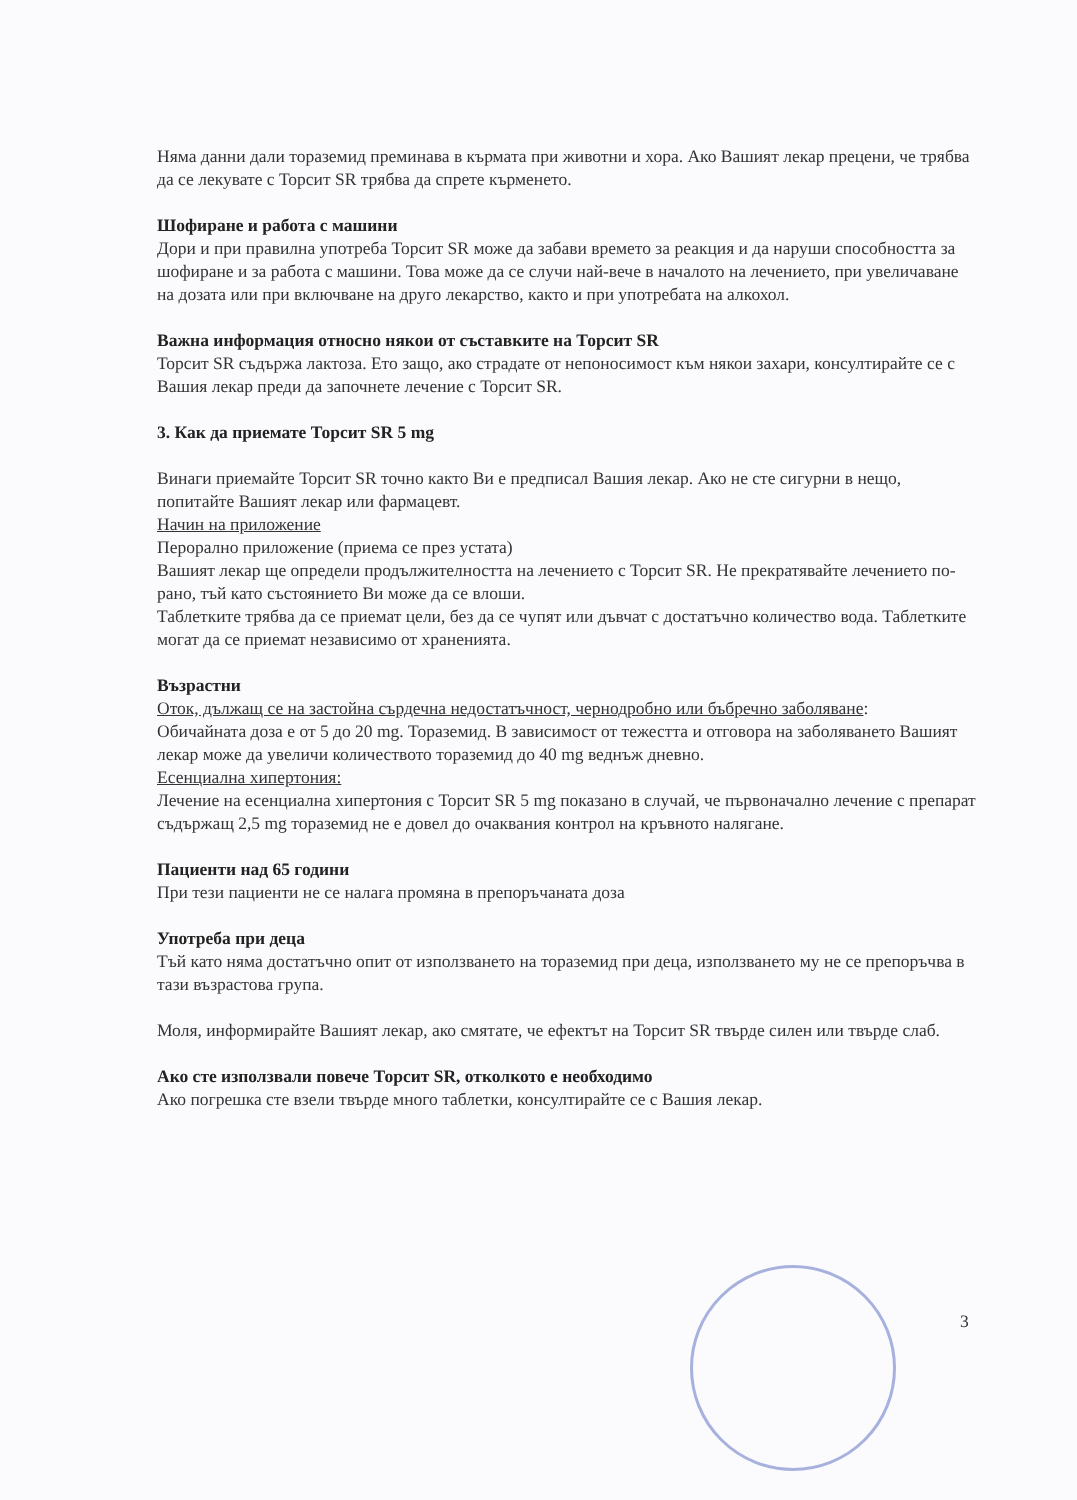Няма данни дали торaземид преминава в кърмата при животни и хора. Ако Вашият лекар прецени, че трябва да се лекувате с Торсит SR трябва да спрете кърменето.
Шофиране и работа с машини
Дори и при правилна употреба Торсит SR може да забави времето за реакция и да наруши способността за шофиране и за работа с машини. Това може да се случи най-вече в началото на лечението, при увеличаване на дозата или при включване на друго лекарство, както и при употребата на алкохол.
Важна информация относно някои от съставките на Торсит SR
Торсит SR съдържа лактоза. Ето защо, ако страдате от непоносимост към някои захари, консултирайте се с Вашия лекар преди да започнете лечение с Торсит SR.
3. Как да приемате Торсит SR 5 mg
Винаги приемайте Торсит SR точно както Ви е предписал Вашия лекар. Ако не сте сигурни в нещо, попитайте Вашият лекар или фармацевт.
Начин на приложение
Перорално приложение (приема се през устата)
Вашият лекар ще определи продължителността на лечението с Торсит SR. Не прекратявайте лечението по-рано, тъй като състоянието Ви може да се влоши.
Таблетките трябва да се приемат цели, без да се чупят или дъвчат с достатъчно количество вода. Таблетките могат да се приемат независимо от храненията.
Възрастни
Оток, дължащ се на застойна сърдечна недостатъчност, чернодробно или бъбречно заболяване:
Обичайната доза е от 5 до 20 mg. Торaземид. В зависимост от тежестта и отговора на заболяването Вашият лекар може да увеличи количеството торaземид до 40 mg веднъж дневно.
Есенциална хипертония:
Лечение на есенциална хипертония с Торсит SR 5 mg показано в случай, че първоначално лечение с препарат съдържащ 2,5 mg торaземид не е довел до очаквания контрол на кръвното налягане.
Пациенти над 65 години
При тези пациенти не се налага промяна в препоръчаната доза
Употреба при деца
Тъй като няма достатъчно опит от използването на торaземид при деца, използването му не се препоръчва в тази възрастова група.
Моля, информирайте Вашият лекар, ако смятате, че ефектът на Торсит SR твърде силен или твърде слаб.
Ако сте използвали повече Торсит SR, отколкото е необходимо
Ако погрешка сте взели твърде много таблетки, консултирайте се с Вашия лекар.
3